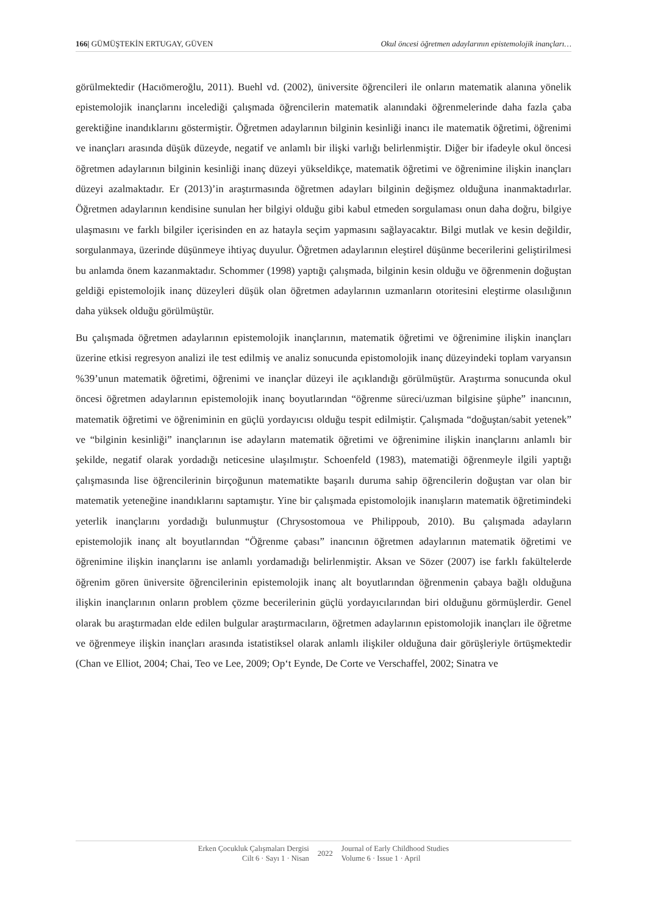166| GÜMÜŞTEKİN ERTUGAY, GÜVEN Okul öncesi öğretmen adaylarının epistemolojik inançları…
görülmektedir (Hacıömeroğlu, 2011). Buehl vd. (2002), üniversite öğrencileri ile onların matematik alanına yönelik epistemolojik inançlarını incelediği çalışmada öğrencilerin matematik alanındaki öğrenmelerinde daha fazla çaba gerektiğine inandıklarını göstermiştir. Öğretmen adaylarının bilginin kesinliği inancı ile matematik öğretimi, öğrenimi ve inançları arasında düşük düzeyde, negatif ve anlamlı bir ilişki varlığı belirlenmiştir. Diğer bir ifadeyle okul öncesi öğretmen adaylarının bilginin kesinliği inanç düzeyi yükseldikçe, matematik öğretimi ve öğrenimine ilişkin inançları düzeyi azalmaktadır. Er (2013)’in araştırmasında öğretmen adayları bilginin değişmez olduğuna inanmaktadırlar. Öğretmen adaylarının kendisine sunulan her bilgiyi olduğu gibi kabul etmeden sorgulaması onun daha doğru, bilgiye ulaşmasını ve farklı bilgiler içerisinden en az hatayla seçim yapmasını sağlayacaktır. Bilgi mutlak ve kesin değildir, sorgulanmaya, üzerinde düşünmeye ihtiyaç duyulur. Öğretmen adaylarının eleştirel düşünme becerilerini geliştirilmesi bu anlamda önem kazanmaktadır. Schommer (1998) yaptığı çalışmada, bilginin kesin olduğu ve öğrenmenin doğuştan geldiği epistemolojik inanç düzeyleri düşük olan öğretmen adaylarının uzmanların otoritesini eleştirme olasılığının daha yüksek olduğu görülmüştür.
Bu çalışmada öğretmen adaylarının epistemolojik inançlarının, matematik öğretimi ve öğrenimine ilişkin inançları üzerine etkisi regresyon analizi ile test edilmiş ve analiz sonucunda epistomolojik inanç düzeyindeki toplam varyansın %39’unun matematik öğretimi, öğrenimi ve inançlar düzeyi ile açıklandığı görülmüştür. Araştırma sonucunda okul öncesi öğretmen adaylarının epistemolojik inanç boyutlarından “öğrenme süreci/uzman bilgisine şüphe” inancının, matematik öğretimi ve öğreniminin en güçlü yordayıcısı olduğu tespit edilmiştir. Çalışmada “doğuştan/sabit yetenek” ve “bilginin kesinliği” inançlarının ise adayların matematik öğretimi ve öğrenimine ilişkin inançlarını anlamlı bir şekilde, negatif olarak yordadığı neticesine ulaşılmıştır. Schoenfeld (1983), matematiği öğrenmeyle ilgili yaptığı çalışmasında lise öğrencilerinin birçoğunun matematikte başarılı duruma sahip öğrencilerin doğuştan var olan bir matematik yeteneğine inandıklarını saptamıştır. Yine bir çalışmada epistomolojik inanışların matematik öğretimindeki yeterlik inançlarını yordadığı bulunmuştur (Chrysostomoua ve Philippoub, 2010). Bu çalışmada adayların epistemolojik inanç alt boyutlarından “Öğrenme çabası” inancının öğretmen adaylarının matematik öğretimi ve öğrenimine ilişkin inançlarını ise anlamlı yordamadığı belirlenmiştir. Aksan ve Sözer (2007) ise farklı fakültelerde öğrenim gören üniversite öğrencilerinin epistemolojik inanç alt boyutlarından öğrenmenin çabaya bağlı olduğuna ilişkin inançlarının onların problem çözme becerilerinin güçlü yordayıcılarından biri olduğunu görmüşlerdir. Genel olarak bu araştırmadan elde edilen bulgular araştırmacıların, öğretmen adaylarının epistomolojik inançları ile öğretme ve öğrenmeye ilişkin inançları arasında istatistiksel olarak anlamlı ilişkiler olduğuna dair görüşleriyle örtüşmektedir (Chan ve Elliot, 2004; Chai, Teo ve Lee, 2009; Op‘t Eynde, De Corte ve Verschaffel, 2002; Sinatra ve
Erken Çocukluk Çalışmaları Dergisi
Cilt 6 · Sayı 1 · Nisan
2022
Journal of Early Childhood Studies
Volume 6 · Issue 1 · April